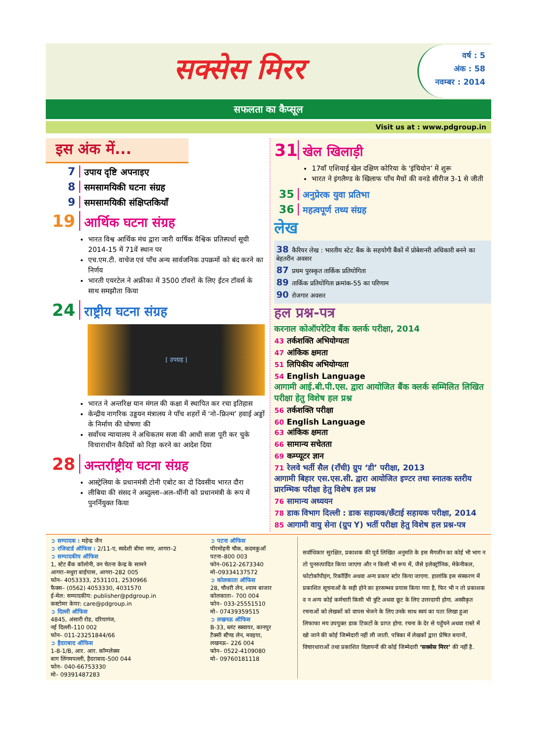सक्सेस मिरर
वर्ष : 5
अंक : 58
नवम्बर : 2014
सफलता का कैप्सूल
Visit us at : www.pdgroup.in
इस अंक में...
7 उपाय दृष्टि अपनाइए
8 समसामयिकी घटना संग्रह
9 समसामयिकी संक्षिप्तकियाँ
19 आर्थिक घटना संग्रह
भारत विश्व आर्थिक मंच द्वारा जारी वार्षिक वैश्विक प्रतिस्पर्धा सूची 2014-15 में 71वें स्थान पर
एच.एम.टी. वाचेज एवं पाँच अन्य सार्वजनिक उपक्रमों को बंद करने का निर्णय
भारती एयरटेल ने अफ्रीका में 3500 टॉवरों के लिए ईटन टॉवर्स के साथ समझौता किया
24 राष्ट्रीय घटना संग्रह
[ उपग्रह ]
भारत ने अन्तरिक्ष यान मंगल की कक्षा में स्थापित कर रचा इतिहास
केन्द्रीय नागरिक उड्डयन मंत्रालय ने पाँच शहरों में ‘नो–फ्रिल्म’ हवाई अड्डों के निर्माण की घोषणा की
सर्वोच्च न्यायालय ने अधिकतम सजा की आधी सजा पूरी कर चुके विचाराधीन कैदियों को रिहा करने का आदेश दिया
28 अन्तर्राष्ट्रीय घटना संग्रह
आस्ट्रेलिया के प्रधानमंत्री टोनी एबोट का दो दिवसीय भारत दौरा
लीबिया की संसद ने अब्दुल्ला–अल–थींनी को प्रधानमंत्री के रूप में पुनर्नियुक्त किया
31 खेल खिलाड़ी
17वाँ एशियाई खेल दक्षिण कोरिया के ‘इंचियोन’ में शुरू
भारत ने इंगलैण्ड के खिलाफ पाँच मैचों की वनडे सीरीज 3-1 से जीती
35 अनुप्रेरक युवा प्रतिभा
36 महत्वपूर्ण तथ्य संग्रह
लेख
38 कैरियर लेख : भारतीय स्टेट बैंक के सहयोगी बैंकों में प्रोबेशनरी अधिकारी बनने का बेहतरीन अवसर
87 प्रथम पुरस्कृत तार्किक प्रतियोगिता
89 तार्किक प्रतियोगिता क्रमांक-55 का परिणाम
90 रोजगार अवसर
हल प्रश्न-पत्र
करनाल कोऑपरेटिव बैंक क्लर्क परीक्षा, 2014
43 तर्कशक्ति अभियोग्यता
47 आंकिक क्षमता
51 लिपिकीय अभियोग्यता
54 English Language
आगामी आई.बी.पी.एस. द्वारा आयोजित बैंक क्लर्क सम्मिलित लिखित परीक्षा हेतु विशेष हल प्रश्न
56 तर्कशक्ति परीक्षा
60 English Language
63 आंकिक क्षमता
66 सामान्य सचेतता
69 कम्प्यूटर ज्ञान
71 रेलवे भर्ती सैल (राँची) ग्रुप ‘डी’ परीक्षा, 2013
आगामी बिहार एस.एस.सी. द्वारा आयोजित इण्टर तथा स्नातक स्तरीय प्रारम्भिक परीक्षा हेतु विशेष हल प्रश्न
76 सामान्य अध्ययन
78 डाक विभाग दिल्ली : डाक सहायक/छँटाई सहायक परीक्षा, 2014
85 आगामी वायु सेना (ग्रुप Y) भर्ती परीक्षा हेतु विशेष हल प्रश्न-पत्र
➲ सम्पादक : महेन्द्र जैन
➲ रजिस्टर्ड ऑफिस : 2/11-ए, स्वदेशी बीमा नगर, आगरा–2
➲ सम्पादकीय ऑफिस
1, स्टेट बैंक कॉलोनी, वन चेतना केन्द्र के सामने
आगरा–मथुरा बाईपास, आगरा–282 005
फोन– 4053333, 2531101, 2530966
फैक्स– (0562) 4053330, 4031570
ई-मेल: सम्पादकीय: publisher@pdgroup.in
कस्टोमर केयर: care@pdgroup.in
➲ दिल्ली ऑफिस
4845, अंसारी रोड, दरियागंज,
नई दिल्ली–110 002
फोन– 011-23251844/66
➲ हैदराबाद ऑफिस
1-8-1/B, आर. आर. कॉम्प्लेक्स
बाग लिंगमपल्ली, हैदराबाद–500 044
फोन– 040-66753330
मो– 09391487283
➲ पटना ऑफिस
पीरमोहनी चौक, कदमकुआँ
पटना–800 003
फोन–0612-2673340
मो–09334137572
➲ कोलकाता ऑफिस
28, चौधरी लेन, श्याम बाजार
कोलकाता– 700 004
फोन– 033-25551510
मो– 07439359515
➲ लखनऊ ऑफिस
B-33, ब्लंट स्क्वायर, कानपुर
टैक्सी स्टैण्ड लेन, मवइया,
लखनऊ– 226 004
फोन– 0522-4109080
मो– 09760181118
सर्वाधिकार सुरक्षित, प्रकाशक की पूर्व लिखित अनुमति के इस मैगजीन का कोई भी भाग न तो पुनरुत्पादित किया जाएगा और न किसी भी रूप में, जैसे इलेक्ट्रॉनिक, मेकेनीकल, फोटोकॉपीइंग, रिकॉर्डिंग अथवा अन्य प्रकार स्टोर किया जाएगा. हालांकि इस संस्करण में प्रकाशित सूचनाओं के सही होने का हरसम्भव प्रयास किया गया है, फिर भी न तो प्रकाशक व न अन्य कोई कर्मचारी किसी भी त्रुटि अथवा छूट के लिए उत्तरदायी होगा. अस्वीकृत रचनाओं को लेखकों को वापस भेजने के लिए उनके साथ स्वयं का पता लिखा हुआ लिफाफा मय उपयुक्त डाक टिकटों के प्राप्त होगा. रचना के देर से पहुँचने अथवा रास्ते में खो जाने की कोई जिम्मेदारी नहीं ली जाती. पत्रिका में लेखकों द्वारा प्रेषित बयानों, विचारधाराओं तथा प्रकाशित विज्ञापनों की कोई जिम्मेदारी ‘सक्सेस मिरर’ की नहीं है.